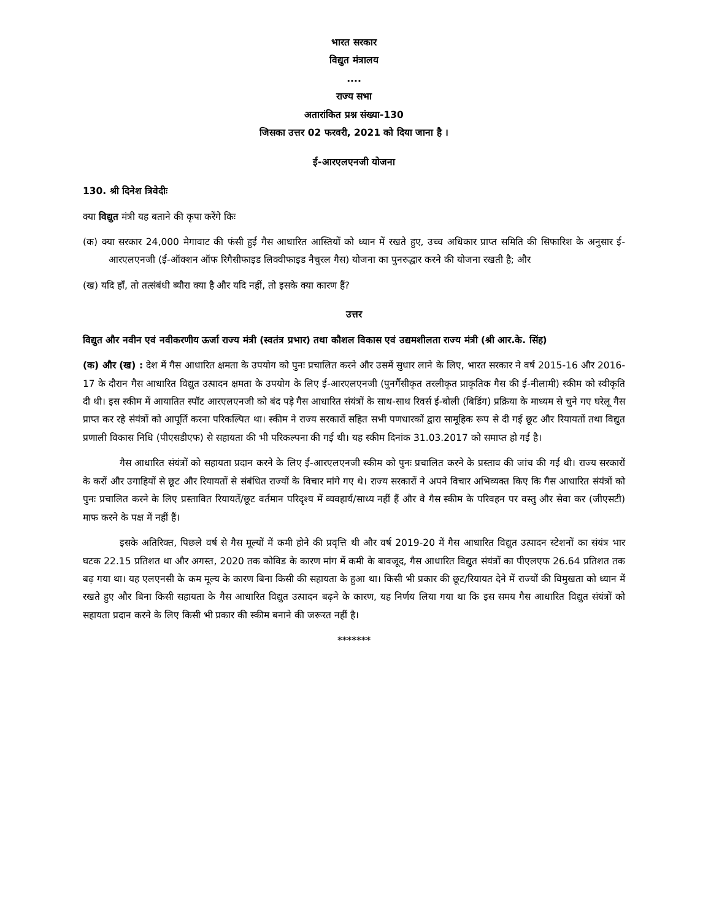भारत सरकार
विद्युत मंत्रालय
....
राज्य सभा
अतारांकित प्रश्न संख्या-130
जिसका उत्तर 02 फरवरी, 2021 को दिया जाना है ।
ई-आरएलएनजी योजना
130. श्री दिनेश त्रिवेदीः
क्या विद्युत मंत्री यह बताने की कृपा करेंगे किः
(क) क्या सरकार 24,000 मेगावाट की फंसी हुई गैस आधारित आस्तियों को ध्यान में रखते हुए, उच्च अधिकार प्राप्त समिति की सिफारिश के अनुसार ई-आरएलएनजी (ई-ऑक्शन ऑफ रिगैसीफाइड लिक्वीफाइड नैचुरल गैस) योजना का पुनरुद्धार करने की योजना रखती है; और
(ख) यदि हाँ, तो तत्संबंधी ब्यौरा क्या है और यदि नहीं, तो इसके क्या कारण हैं?
उत्तर
विद्युत और नवीन एवं नवीकरणीय ऊर्जा राज्य मंत्री (स्वतंत्र प्रभार) तथा कौशल विकास एवं उद्यमशीलता राज्य मंत्री (श्री आर.के. सिंह)
(क) और (ख) : देश में गैस आधारित क्षमता के उपयोग को पुनः प्रचालित करने और उसमें सुधार लाने के लिए, भारत सरकार ने वर्ष 2015-16 और 2016-17 के दौरान गैस आधारित विद्युत उत्पादन क्षमता के उपयोग के लिए ई-आरएलएनजी (पुनर्गैसीकृत तरलीकृत प्राकृतिक गैस की ई-नीलामी) स्कीम को स्वीकृति दी थी। इस स्कीम में आयातित स्पॉट आरएलएनजी को बंद पड़े गैस आधारित संयंत्रों के साथ-साथ रिवर्स ई-बोली (बिडिंग) प्रक्रिया के माध्यम से चुने गए घरेलू गैस प्राप्त कर रहे संयंत्रों को आपूर्ति करना परिकल्पित था। स्कीम ने राज्य सरकारों सहित सभी पणधारकों द्वारा सामूहिक रूप से दी गई छूट और रियायतों तथा विद्युत प्रणाली विकास निधि (पीएसडीएफ) से सहायता की भी परिकल्पना की गई थी। यह स्कीम दिनांक 31.03.2017 को समाप्त हो गई है।
गैस आधारित संयंत्रों को सहायता प्रदान करने के लिए ई-आरएलएनजी स्कीम को पुनः प्रचालित करने के प्रस्ताव की जांच की गई थी। राज्य सरकारों के करों और उगाहियों से छूट और रियायतों से संबंधित राज्यों के विचार मांगे गए थे। राज्य सरकारों ने अपने विचार अभिव्यक्त किए कि गैस आधारित संयंत्रों को पुनः प्रचालित करने के लिए प्रस्तावित रियायतें/छूट वर्तमान परिदृश्य में व्यवहार्य/साध्य नहीं हैं और वे गैस स्कीम के परिवहन पर वस्तु और सेवा कर (जीएसटी) माफ करने के पक्ष में नहीं हैं।
इसके अतिरिक्त, पिछले वर्ष से गैस मूल्यों में कमी होने की प्रवृत्ति थी और वर्ष 2019-20 में गैस आधारित विद्युत उत्पादन स्टेशनों का संयंत्र भार घटक 22.15 प्रतिशत था और अगस्त, 2020 तक कोविड के कारण मांग में कमी के बावजूद, गैस आधारित विद्युत संयंत्रों का पीएलएफ 26.64 प्रतिशत तक बढ़ गया था। यह एलएनसी के कम मूल्य के कारण बिना किसी की सहायता के हुआ था। किसी भी प्रकार की छूट/रियायत देने में राज्यों की विमुखता को ध्यान में रखते हुए और बिना किसी सहायता के गैस आधारित विद्युत उत्पादन बढ़ने के कारण, यह निर्णय लिया गया था कि इस समय गैस आधारित विद्युत संयंत्रों को सहायता प्रदान करने के लिए किसी भी प्रकार की स्कीम बनाने की जरूरत नहीं है।
*******